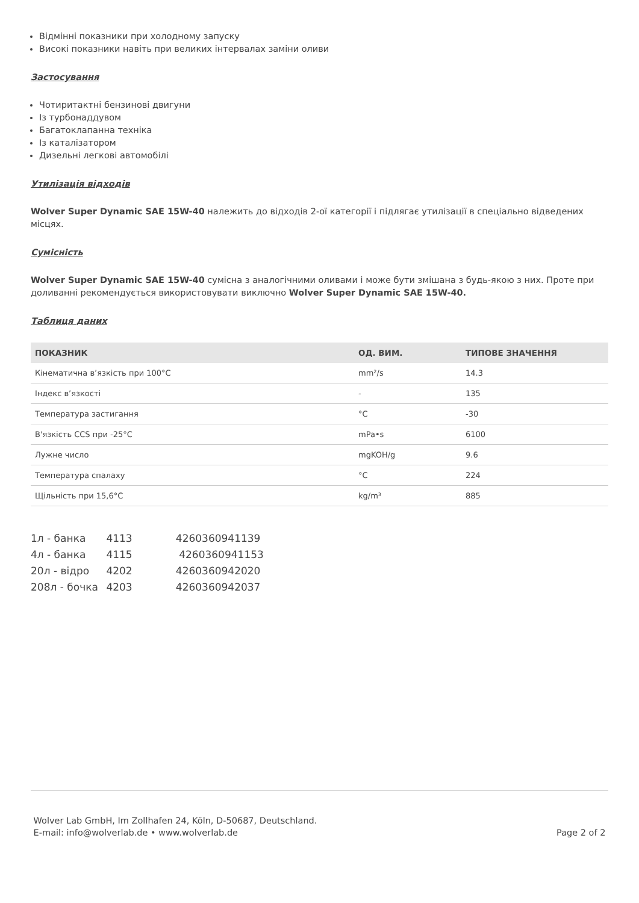Відмінні показники при холодному запуску
Високі показники навіть при великих інтервалах заміни оливи
Застосування
Чотиритактні бензинові двигуни
Із турбонаддувом
Багатоклапанна техніка
Із каталізатором
Дизельні легкові автомобілі
Утилізація відходів
Wolver Super Dynamic SAE 15W-40 належить до відходів 2-ої категорії і підлягає утилізації в спеціально відведених місцях.
Сумісність
Wolver Super Dynamic SAE 15W-40 сумісна з аналогічними оливами і може бути змішана з будь-якою з них. Проте при доливанні рекомендується використовувати виключно Wolver Super Dynamic SAE 15W-40.
Таблиця даних
| ПОКАЗНИК | ОД. ВИМ. | ТИПОВЕ ЗНАЧЕННЯ |
| --- | --- | --- |
| Кінематична в’язкість при 100°C | mm²/s | 14.3 |
| Індекс в’язкості | - | 135 |
| Температура застигання | °C | -30 |
| В'язкість CCS при -25°C | mPa•s | 6100 |
| Лужне число | mgKOH/g | 9.6 |
| Температура спалаху | °C | 224 |
| Щільність при 15,6°C | kg/m³ | 885 |
1л - банка 4113 4260360941139
4л - банка 4115 4260360941153
20л - відро 4202 4260360942020
208л - бочка 4203 4260360942037
Wolver Lab GmbH, Im Zollhafen 24, Köln, D-50687, Deutschland.
E-mail: info@wolverlab.de • www.wolverlab.de
Page 2 of 2